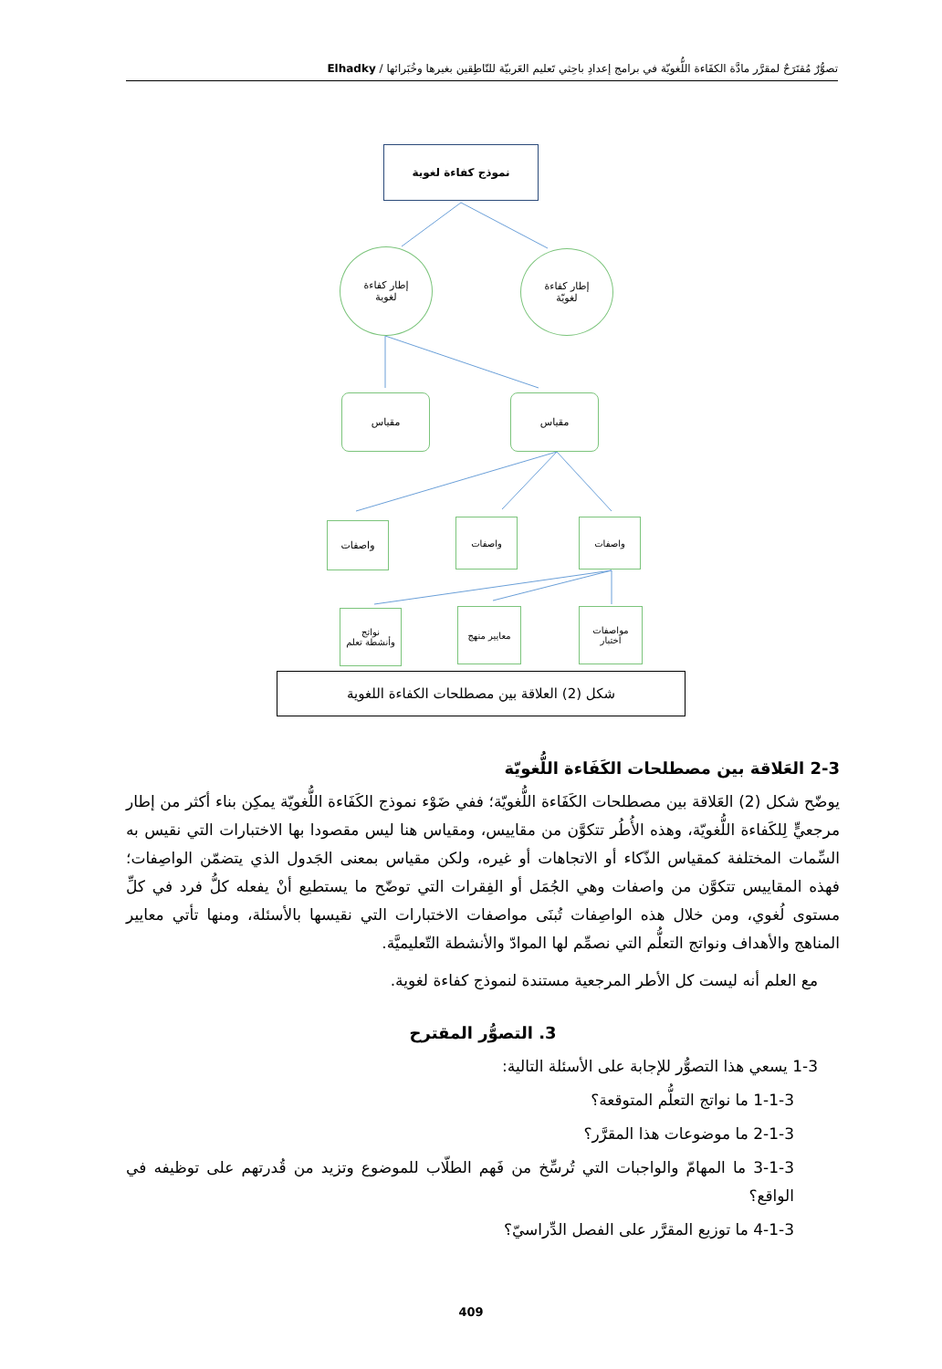تصوُّرٌ مُقتَرَحٌ لمقرَّر مادَّة الكفَاءة اللُّغويّة في برامج إعدادِ باحِثي تَعليم العَربيّة للنّاطِقين بغيرها وخُبَرائها / Elhadky
نموذج كفاءة لغوية
إطار كفاءة
لغوية
إطار كفاءة
لغويّة
مقياس مقياس
واصفات واصفات واصفات
نواتج
وأنشطة تعلم
معايير منهج
مواصفات
اختبار
شكل (2) العلاقة بين مصطلحات الكفاءة اللغوية
2-3 العَلاقة بين مصطلحات الكَفَاءة اللُّغويّة
يوضّح شكل (2) العَلاقة بين مصطلحات الكَفَاءة اللُّغويّة؛ ففي ضَوْء نموذج الكَفَاءة اللُّغويّة يمكِن بناء أكثر من إطار مرجعيٍّ لِلكَفاءة اللُّغويّة، وهذه الأُطُر تتكوَّن من مقاييس، ومقياس هنا ليس مقصودا بها الاختبارات التي نقيس به السِّمات المختلفة كمقياس الذّكاء أو الاتجاهات أو غيره، ولكن مقياس بمعنى الجَدول الذي يتضمّن الواصِفات؛ فهذه المقاييس تتكوَّن من واصفات وهي الجُمَل أو الفِقرات التي توضّح ما يستطيع أنْ يفعله كلُّ فرد في كلِّ مستوى لُغوي، ومن خلال هذه الواصِفات تُبنَى مواصفات الاختبارات التي نقيسها بالأسئلة، ومنها تأتي معايير المناهج والأهداف ونواتج التعلُّم التي نصمِّم لها الموادّ والأنشطة التّعليميَّة.
مع العلم أنه ليست كل الأطر المرجعية مستندة لنموذج كفاءة لغوية.
3. التصوُّر المقترح
1-3 يسعي هذا التصوُّر للإجابة على الأسئلة التالية:
1-1-3 ما نواتج التعلُّم المتوقعة؟
2-1-3 ما موضوعات هذا المقرَّر؟
3-1-3 ما المهامّ والواجبات التي تُرسِّخ من فَهم الطلّاب للموضوع وتزيد من قُدرتهم على توظيفه في الواقع؟
4-1-3 ما توزيع المقرَّر على الفصل الدِّراسيّ؟
409